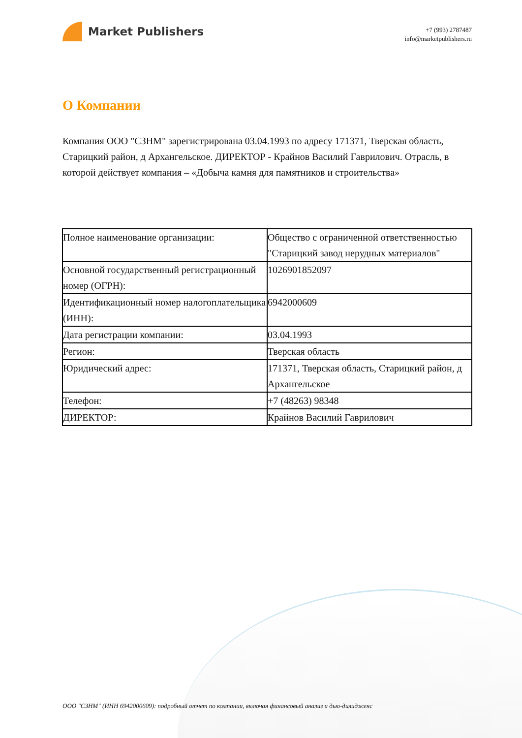Market Publishers
+7 (993) 2787487
info@marketpublishers.ru
О Компании
Компания ООО "СЗНМ" зарегистрирована 03.04.1993 по адресу 171371, Тверская область, Старицкий район, д Архангельское. ДИРЕКТОР - Крайнов Василий Гаврилович. Отрасль, в которой действует компания – «Добыча камня для памятников и строительства»
| Полное наименование организации: | Общество с ограниченной ответственностью "Старицкий завод нерудных материалов" |
| Основной государственный регистрационный номер (ОГРН): | 1026901852097 |
| Идентификационный номер налогоплательщика (ИНН): | 6942000609 |
| Дата регистрации компании: | 03.04.1993 |
| Регион: | Тверская область |
| Юридический адрес: | 171371, Тверская область, Старицкий район, д Архангельское |
| Телефон: | +7 (48263) 98348 |
| ДИРЕКТОР: | Крайнов Василий Гаврилович |
ООО "СЗНМ" (ИНН 6942000609): подробный отчет по компании, включая финансовый анализ и дью-дилидженс